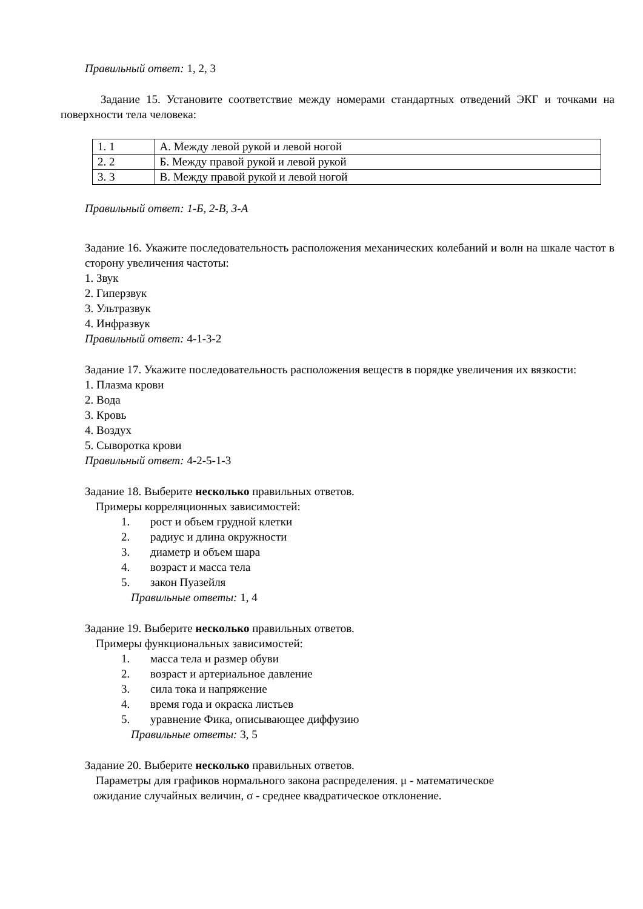Правильный ответ: 1, 2, 3
Задание 15. Установите соответствие между номерами стандартных отведений ЭКГ и точками на поверхности тела человека:
| 1. 1 | А. Между левой рукой и левой ногой |
| 2. 2 | Б. Между правой рукой и левой рукой |
| 3. 3 | В. Между правой рукой и левой ногой |
Правильный ответ: 1-Б, 2-В, 3-А
Задание 16. Укажите последовательность расположения механических колебаний и волн на шкале частот в сторону увеличения частоты:
1. Звук
2. Гиперзвук
3. Ультразвук
4. Инфразвук
Правильный ответ: 4-1-3-2
Задание 17. Укажите последовательность расположения веществ в порядке увеличения их вязкости:
1. Плазма крови
2. Вода
3. Кровь
4. Воздух
5. Сыворотка крови
Правильный ответ: 4-2-5-1-3
Задание 18. Выберите несколько правильных ответов.
Примеры корреляционных зависимостей:
1. рост и объем грудной клетки
2. радиус и длина окружности
3. диаметр и объем шара
4. возраст и масса тела
5. закон Пуазейля
Правильные ответы: 1, 4
Задание 19. Выберите несколько правильных ответов.
Примеры функциональных зависимостей:
1. масса тела и размер обуви
2. возраст и артериальное давление
3. сила тока и напряжение
4. время года и окраска листьев
5. уравнение Фика, описывающее диффузию
Правильные ответы: 3, 5
Задание 20. Выберите несколько правильных ответов.
Параметры для графиков нормального закона распределения. μ - математическое
ожидание случайных величин, σ - среднее квадратическое отклонение.